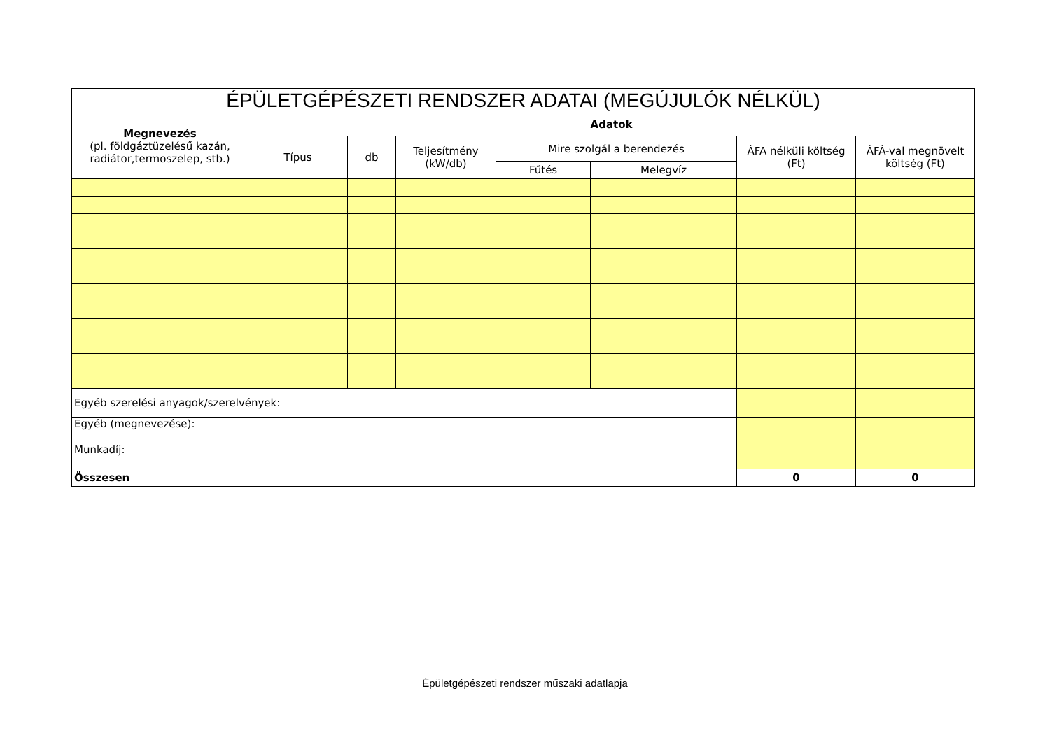| ÉPÜLETGÉPÉSZETI RENDSZER ADATAI (MEGÚJULÓK NÉLKÜL) | | | | | | | |
| --- | --- | --- | --- | --- | --- | --- | --- |
| Megnevezés (pl. földgáztüzelésű kazán, radiátor,termoszelep, stb.) | Adatok | | | | | | |
| | Típus | db | Teljesítmény (kW/db) | Mire szolgál a berendezés | | ÁFA nélküli költség (Ft) | ÁFÁ-val megnövelt költség (Ft) |
| | | | | Fűtés | Melegvíz | | |
| Egyéb szerelési anyagok/szerelvények: | | | | | | | |
| Egyéb (megnevezése): | | | | | | | |
| Munkadíj: | | | | | | | |
| Összesen | | | | | | 0 | 0 |
Épületgépészeti rendszer műszaki adatlapja